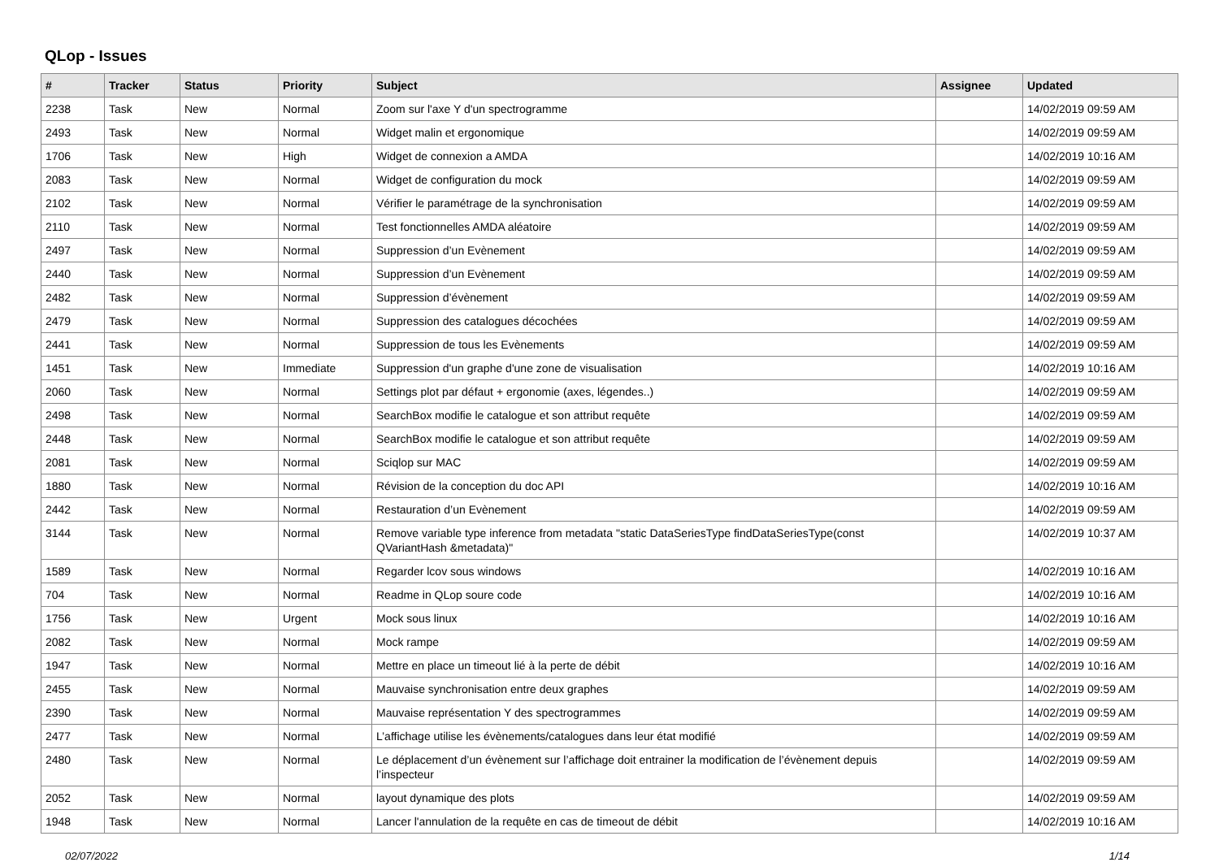QLop - Issues
| # | Tracker | Status | Priority | Subject | Assignee | Updated |
| --- | --- | --- | --- | --- | --- | --- |
| 2238 | Task | New | Normal | Zoom sur l'axe Y d'un spectrogramme | | 14/02/2019 09:59 AM |
| 2493 | Task | New | Normal | Widget malin et ergonomique | | 14/02/2019 09:59 AM |
| 1706 | Task | New | High | Widget de connexion a AMDA | | 14/02/2019 10:16 AM |
| 2083 | Task | New | Normal | Widget de configuration du mock | | 14/02/2019 09:59 AM |
| 2102 | Task | New | Normal | Vérifier le paramétrage de la synchronisation | | 14/02/2019 09:59 AM |
| 2110 | Task | New | Normal | Test fonctionnelles AMDA aléatoire | | 14/02/2019 09:59 AM |
| 2497 | Task | New | Normal | Suppression d’un Evènement | | 14/02/2019 09:59 AM |
| 2440 | Task | New | Normal | Suppression d’un Evènement | | 14/02/2019 09:59 AM |
| 2482 | Task | New | Normal | Suppression d’évènement | | 14/02/2019 09:59 AM |
| 2479 | Task | New | Normal | Suppression des catalogues décochées | | 14/02/2019 09:59 AM |
| 2441 | Task | New | Normal | Suppression de tous les Evènements | | 14/02/2019 09:59 AM |
| 1451 | Task | New | Immediate | Suppression d'un graphe d'une zone de visualisation | | 14/02/2019 10:16 AM |
| 2060 | Task | New | Normal | Settings plot par défaut + ergonomie (axes, légendes..) | | 14/02/2019 09:59 AM |
| 2498 | Task | New | Normal | SearchBox modifie le catalogue et son attribut requête | | 14/02/2019 09:59 AM |
| 2448 | Task | New | Normal | SearchBox modifie le catalogue et son attribut requête | | 14/02/2019 09:59 AM |
| 2081 | Task | New | Normal | Sciqlop sur MAC | | 14/02/2019 09:59 AM |
| 1880 | Task | New | Normal | Révision de la conception du doc API | | 14/02/2019 10:16 AM |
| 2442 | Task | New | Normal | Restauration d’un Evènement | | 14/02/2019 09:59 AM |
| 3144 | Task | New | Normal | Remove variable type inference from metadata "static DataSeriesType findDataSeriesType(const QVariantHash &metadata)" | | 14/02/2019 10:37 AM |
| 1589 | Task | New | Normal | Regarder lcov sous windows | | 14/02/2019 10:16 AM |
| 704 | Task | New | Normal | Readme in QLop soure code | | 14/02/2019 10:16 AM |
| 1756 | Task | New | Urgent | Mock sous linux | | 14/02/2019 10:16 AM |
| 2082 | Task | New | Normal | Mock rampe | | 14/02/2019 09:59 AM |
| 1947 | Task | New | Normal | Mettre en place un timeout lié à la perte de débit | | 14/02/2019 10:16 AM |
| 2455 | Task | New | Normal | Mauvaise synchronisation entre deux graphes | | 14/02/2019 09:59 AM |
| 2390 | Task | New | Normal | Mauvaise représentation Y des spectrogrammes | | 14/02/2019 09:59 AM |
| 2477 | Task | New | Normal | L’affichage utilise les évènements/catalogues dans leur état modifié | | 14/02/2019 09:59 AM |
| 2480 | Task | New | Normal | Le déplacement d’un évènement sur l’affichage doit entrainer la modification de l’évènement depuis l’inspecteur | | 14/02/2019 09:59 AM |
| 2052 | Task | New | Normal | layout dynamique des plots | | 14/02/2019 09:59 AM |
| 1948 | Task | New | Normal | Lancer l'annulation de la requête en cas de timeout de débit | | 14/02/2019 10:16 AM |
02/07/2022 1/14